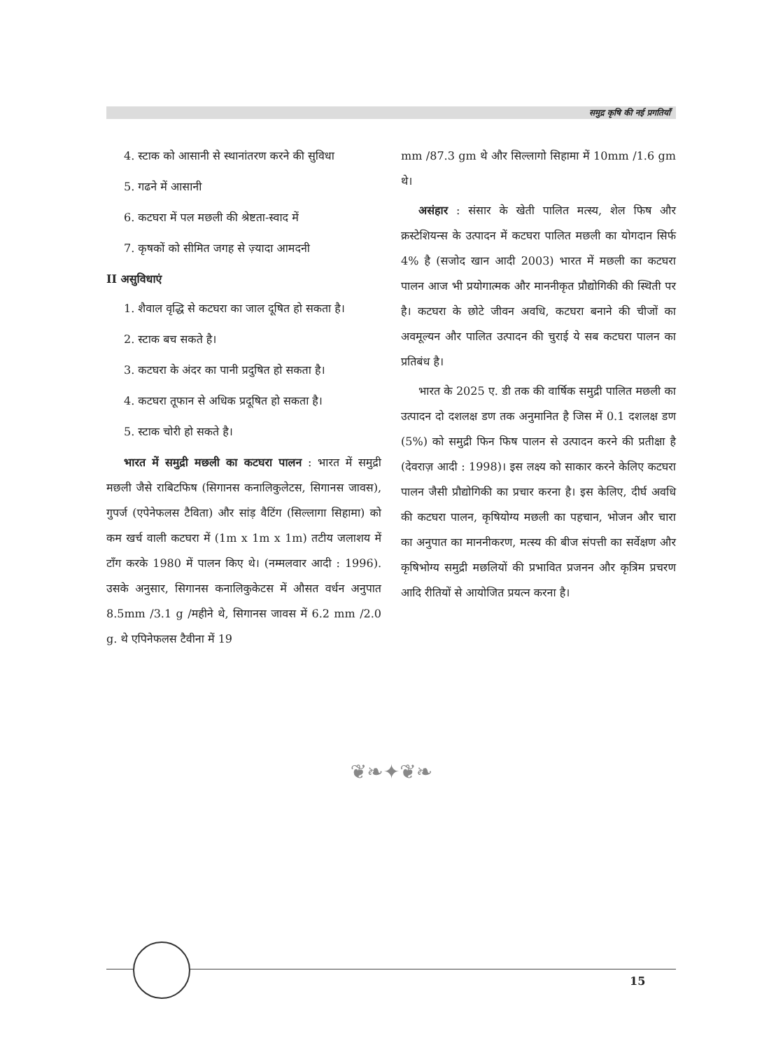समुद्र कृषि की नई प्रगतियाँ
4. स्टाक को आसानी से स्थानांतरण करने की सुविधा
5. गढने में आसानी
6. कटघरा में पल मछली की श्रेष्टता-स्वाद में
7. कृषकों को सीमित जगह से ज़्यादा आमदनी
II असुविधाएं
1. शैवाल वृद्धि से कटघरा का जाल दूषित हो सकता है।
2. स्टाक बच सकते है।
3. कटघरा के अंदर का पानी प्रदुषित हो सकता है।
4. कटघरा तूफान से अधिक प्रदूषित हो सकता है।
5. स्टाक चोरी हो सकते है।
भारत में समुद्री मछली का कटघरा पालन : भारत में समुद्री मछली जैसे राबिटफिष (सिगानस कनालिकुलेटस, सिगानस जावस), गुपर्ज (एपेनेफलस टैविता) और सांड़ वैटिंग (सिल्लागा सिहामा) को कम खर्च वाली कटघरा में (1m x 1m x 1m) तटीय जलाशय में टाँग करके 1980 में पालन किए थे। (नम्मलवार आदी : 1996). उसके अनुसार, सिगानस कनालिकुकेटस में औसत वर्धन अनुपात 8.5mm /3.1 g /महीने थे, सिगानस जावस में 6.2 mm /2.0 g. थे एपिनेफलस टैवीना में 19
mm /87.3 gm थे और सिल्लागो सिहामा में 10mm /1.6 gm थे।
असंहार : संसार के खेती पालित मत्स्य, शेल फिष और क्रस्टेशियन्स के उत्पादन में कटघरा पालित मछली का योगदान सिर्फ 4% है (सजोद खान आदी 2003) भारत में मछली का कटघरा पालन आज भी प्रयोगात्मक और माननीकृत प्रौद्योगिकी की स्थिती पर है। कटघरा के छोटे जीवन अवधि, कटघरा बनाने की चीजों का अवमूल्यन और पालित उत्पादन की चुराई ये सब कटघरा पालन का प्रतिबंध है।
भारत के 2025 ए. डी तक की वार्षिक समुद्री पालित मछली का उत्पादन दो दशलक्ष डण तक अनुमानित है जिस में 0.1 दशलक्ष डण (5%) को समुद्री फिन फिष पालन से उत्पादन करने की प्रतीक्षा है (देवराज़ आदी : 1998)। इस लक्ष्य को साकार करने केलिए कटघरा पालन जैसी प्रौद्योगिकी का प्रचार करना है। इस केलिए, दीर्घ अवधि की कटघरा पालन, कृषियोग्य मछली का पहचान, भोजन और चारा का अनुपात का माननीकरण, मत्स्य की बीज संपत्ती का सर्वेक्षण और कृषिभोग्य समुद्री मछलियों की प्रभावित प्रजनन और कृत्रिम प्रचरण आदि रीतियों से आयोजित प्रयत्न करना है।
❦❧✦❦❧
15